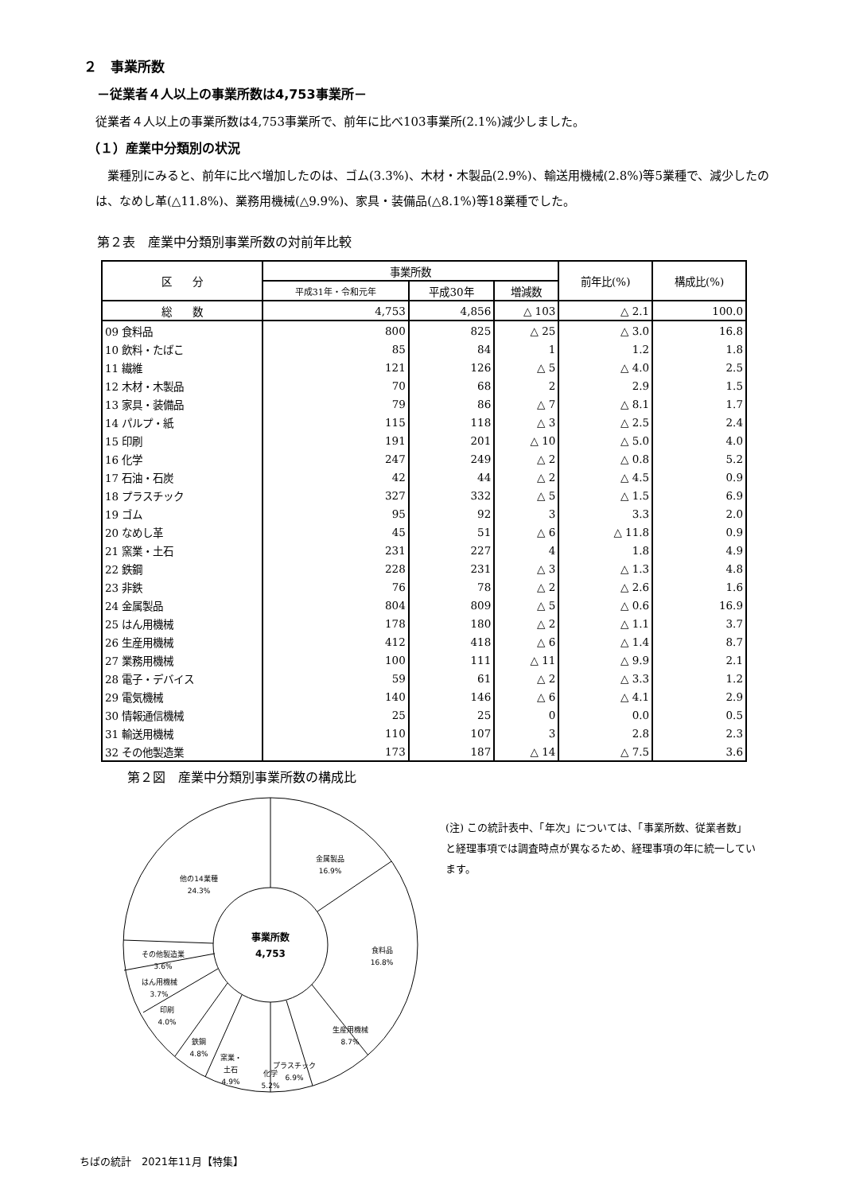２　事業所数
－従業者４人以上の事業所数は4,753事業所－
従業者４人以上の事業所数は4,753事業所で、前年に比べ103事業所(2.1%)減少しました。
（１）産業中分類別の状況
　業種別にみると、前年に比べ増加したのは、ゴム(3.3%)、木材・木製品(2.9%)、輸送用機械(2.8%)等5業種で、減少したのは、なめし革(△11.8%)、業務用機械(△9.9%)、家具・装備品(△8.1%)等18業種でした。
第２表　産業中分類別事業所数の対前年比較
| 区 分 | 事業所数 | | | 前年比(%) | 構成比(%) |
| --- | --- | --- | --- | --- | --- |
| | 平成31年・令和元年 | 平成30年 | 増減数 | | |
| 総 数 | 4,753 | 4,856 | △ 103 | △ 2.1 | 100.0 |
| 09 食料品 | 800 | 825 | △ 25 | △ 3.0 | 16.8 |
| 10 飲料・たばこ | 85 | 84 | 1 | 1.2 | 1.8 |
| 11 繊維 | 121 | 126 | △ 5 | △ 4.0 | 2.5 |
| 12 木材・木製品 | 70 | 68 | 2 | 2.9 | 1.5 |
| 13 家具・装備品 | 79 | 86 | △ 7 | △ 8.1 | 1.7 |
| 14 パルプ・紙 | 115 | 118 | △ 3 | △ 2.5 | 2.4 |
| 15 印刷 | 191 | 201 | △ 10 | △ 5.0 | 4.0 |
| 16 化学 | 247 | 249 | △ 2 | △ 0.8 | 5.2 |
| 17 石油・石炭 | 42 | 44 | △ 2 | △ 4.5 | 0.9 |
| 18 プラスチック | 327 | 332 | △ 5 | △ 1.5 | 6.9 |
| 19 ゴム | 95 | 92 | 3 | 3.3 | 2.0 |
| 20 なめし革 | 45 | 51 | △ 6 | △ 11.8 | 0.9 |
| 21 窯業・土石 | 231 | 227 | 4 | 1.8 | 4.9 |
| 22 鉄鋼 | 228 | 231 | △ 3 | △ 1.3 | 4.8 |
| 23 非鉄 | 76 | 78 | △ 2 | △ 2.6 | 1.6 |
| 24 金属製品 | 804 | 809 | △ 5 | △ 0.6 | 16.9 |
| 25 はん用機械 | 178 | 180 | △ 2 | △ 1.1 | 3.7 |
| 26 生産用機械 | 412 | 418 | △ 6 | △ 1.4 | 8.7 |
| 27 業務用機械 | 100 | 111 | △ 11 | △ 9.9 | 2.1 |
| 28 電子・デバイス | 59 | 61 | △ 2 | △ 3.3 | 1.2 |
| 29 電気機械 | 140 | 146 | △ 6 | △ 4.1 | 2.9 |
| 30 情報通信機械 | 25 | 25 | 0 | 0.0 | 0.5 |
| 31 輸送用機械 | 110 | 107 | 3 | 2.8 | 2.3 |
| 32 その他製造業 | 173 | 187 | △ 14 | △ 7.5 | 3.6 |
第２図　産業中分類別事業所数の構成比
金属製品
16.9%
食料品
16.8%
生産用機械
8.7%
プラスチック
6.9%
化学
5.2%
窯業・
土石
4.9%
鉄鋼
4.8%
印刷
4.0%
はん用機械
3.7%
その他製造業
3.6%
他の14業種
24.3%
事業所数
4,753
(注) この統計表中、「年次」については、「事業所数、従業者数」と経理事項では調査時点が異なるため、経理事項の年に統一しています。
ちばの統計　2021年11月【特集】